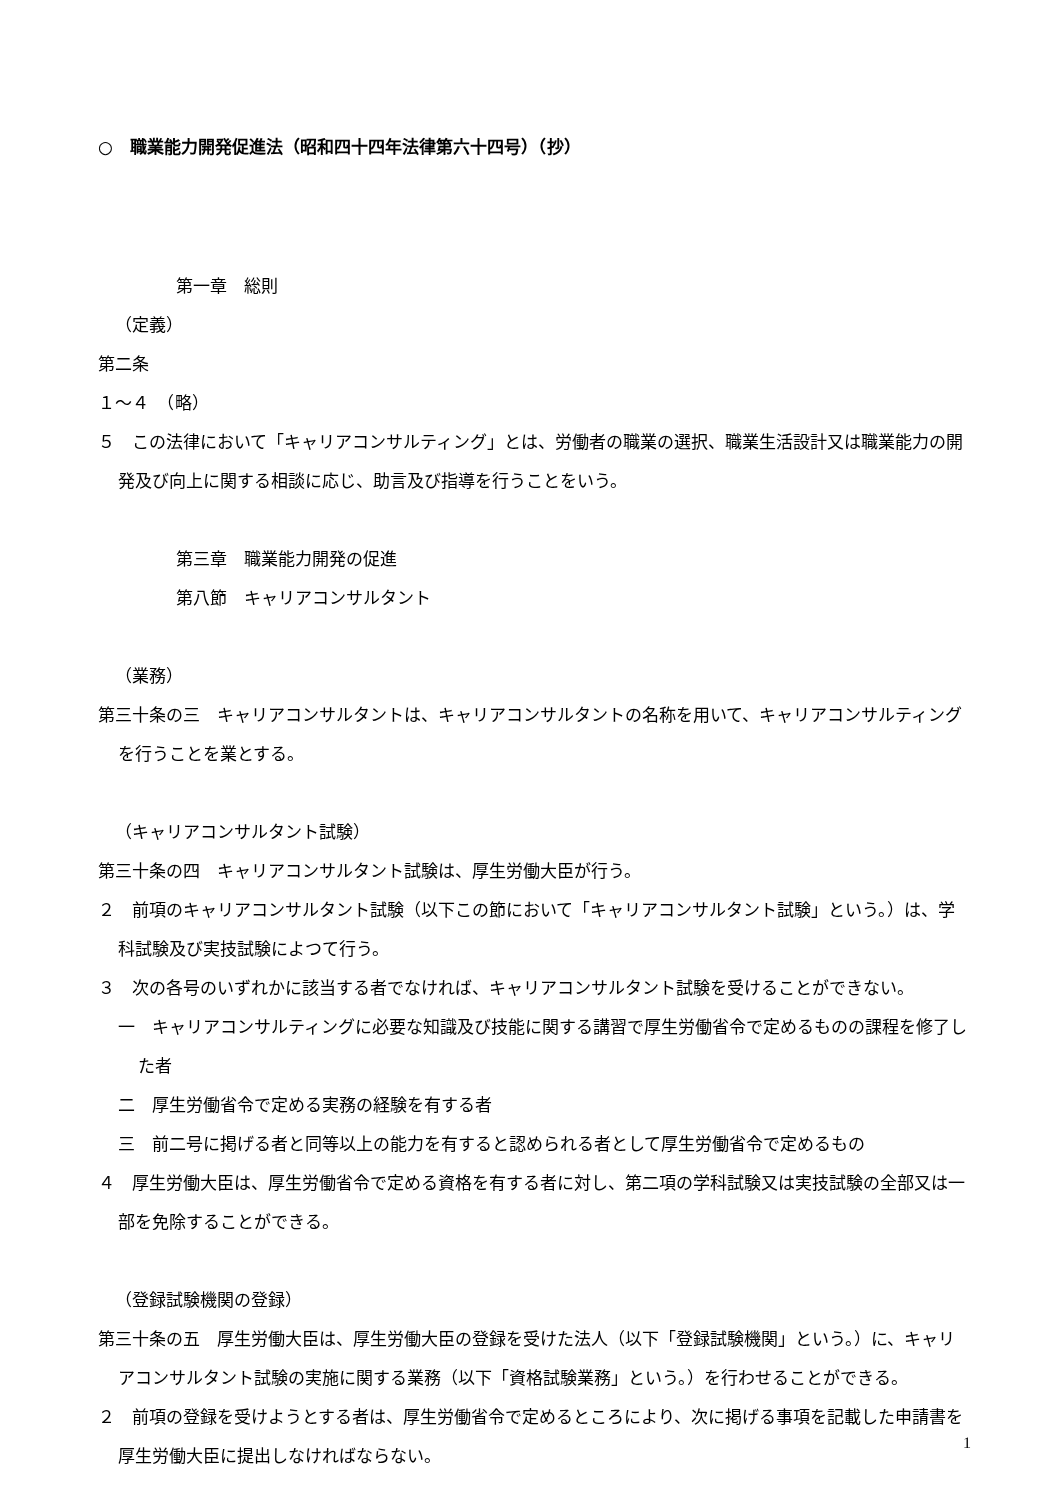○　職業能力開発促進法（昭和四十四年法律第六十四号）（抄）
第一章　総則
（定義）
第二条
１～４　（略）
５　この法律において「キャリアコンサルティング」とは、労働者の職業の選択、職業生活設計又は職業能力の開発及び向上に関する相談に応じ、助言及び指導を行うことをいう。
第三章　職業能力開発の促進
第八節　キャリアコンサルタント
（業務）
第三十条の三　キャリアコンサルタントは、キャリアコンサルタントの名称を用いて、キャリアコンサルティングを行うことを業とする。
（キャリアコンサルタント試験）
第三十条の四　キャリアコンサルタント試験は、厚生労働大臣が行う。
２　前項のキャリアコンサルタント試験（以下この節において「キャリアコンサルタント試験」という。）は、学科試験及び実技試験によつて行う。
３　次の各号のいずれかに該当する者でなければ、キャリアコンサルタント試験を受けることができない。
一　キャリアコンサルティングに必要な知識及び技能に関する講習で厚生労働省令で定めるものの課程を修了した者
二　厚生労働省令で定める実務の経験を有する者
三　前二号に掲げる者と同等以上の能力を有すると認められる者として厚生労働省令で定めるもの
４　厚生労働大臣は、厚生労働省令で定める資格を有する者に対し、第二項の学科試験又は実技試験の全部又は一部を免除することができる。
（登録試験機関の登録）
第三十条の五　厚生労働大臣は、厚生労働大臣の登録を受けた法人（以下「登録試験機関」という。）に、キャリアコンサルタント試験の実施に関する業務（以下「資格試験業務」という。）を行わせることができる。
２　前項の登録を受けようとする者は、厚生労働省令で定めるところにより、次に掲げる事項を記載した申請書を厚生労働大臣に提出しなければならない。
1